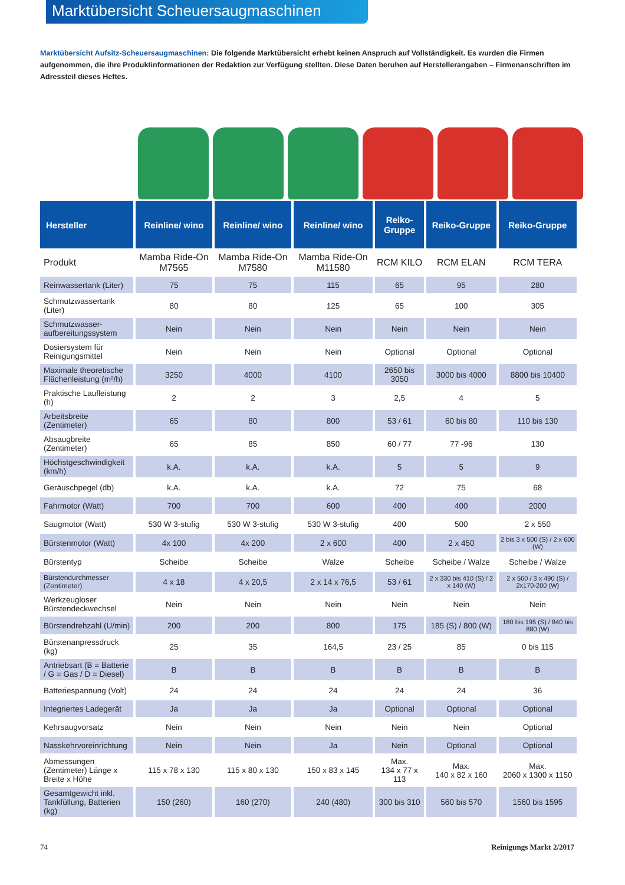Marktübersicht Scheuersaugmaschinen
Marktübersicht Aufsitz-Scheuersaugmaschinen: Die folgende Marktübersicht erhebt keinen Anspruch auf Vollständigkeit. Es wurden die Firmen aufgenommen, die ihre Produktinformationen der Redaktion zur Verfügung stellten. Diese Daten beruhen auf Herstellerangaben – Firmenanschriften im Adressteil dieses Heftes.
| Hersteller | Reinline/ wino | Reinline/ wino | Reinline/ wino | Reiko-Gruppe | Reiko-Gruppe | Reiko-Gruppe |
| --- | --- | --- | --- | --- | --- | --- |
| Produkt | Mamba Ride-On M7565 | Mamba Ride-On M7580 | Mamba Ride-On M11580 | RCM KILO | RCM ELAN | RCM TERA |
| Reinwassertank (Liter) | 75 | 75 | 115 | 65 | 95 | 280 |
| Schmutzwassertank (Liter) | 80 | 80 | 125 | 65 | 100 | 305 |
| Schmutzwasser-aufbereitungssystem | Nein | Nein | Nein | Nein | Nein | Nein |
| Dosiersystem für Reinigungsmittel | Nein | Nein | Nein | Optional | Optional | Optional |
| Maximale theoretische Flächenleistung (m²/h) | 3250 | 4000 | 4100 | 2650 bis 3050 | 3000 bis 4000 | 8800 bis 10400 |
| Praktische Laufleistung (h) | 2 | 2 | 3 | 2,5 | 4 | 5 |
| Arbeitsbreite (Zentimeter) | 65 | 80 | 800 | 53 / 61 | 60 bis 80 | 110 bis 130 |
| Absaugbreite (Zentimeter) | 65 | 85 | 850 | 60 / 77 | 77 -96 | 130 |
| Höchstgeschwindigkeit (km/h) | k.A. | k.A. | k.A. | 5 | 5 | 9 |
| Geräuschpegel (db) | k.A. | k.A. | k.A. | 72 | 75 | 68 |
| Fahrmotor (Watt) | 700 | 700 | 600 | 400 | 400 | 2000 |
| Saugmotor (Watt) | 530 W 3-stufig | 530 W 3-stufig | 530 W 3-stufig | 400 | 500 | 2 x 550 |
| Bürstenmotor (Watt) | 4x 100 | 4x 200 | 2 x 600 | 400 | 2 x 450 | 2 bis 3 x 500 (S) / 2 x 600 (W) |
| Bürstentyp | Scheibe | Scheibe | Walze | Scheibe | Scheibe / Walze | Scheibe / Walze |
| Bürstendurchmesser (Zentimeter) | 4 x 18 | 4 x 20,5 | 2 x 14 x 76,5 | 53 / 61 | 2 x 330 bis 410 (S) / 2 x 140 (W) | 2 x 560 / 3 x 490 (S) / 2x170-200 (W) |
| Werkzeugloser Bürstendeckwechsel | Nein | Nein | Nein | Nein | Nein | Nein |
| Bürstendrehzahl (U/min) | 200 | 200 | 800 | 175 | 185 (S) / 800 (W) | 180 bis 195 (S) / 840 bis 880 (W) |
| Bürstenanpressdruck (kg) | 25 | 35 | 164,5 | 23 / 25 | 85 | 0 bis 115 |
| Antriebsart (B = Batterie / G = Gas / D = Diesel) | B | B | B | B | B | B |
| Batteriespannung (Volt) | 24 | 24 | 24 | 24 | 24 | 36 |
| Integriertes Ladegerät | Ja | Ja | Ja | Optional | Optional | Optional |
| Kehrsaugvorsatz | Nein | Nein | Nein | Nein | Nein | Optional |
| Nasskehrvoreinrichtung | Nein | Nein | Ja | Nein | Optional | Optional |
| Abmessungen (Zentimeter) Länge x Breite x Höhe | 115 x 78 x 130 | 115 x 80 x 130 | 150 x 83 x 145 | Max. 134 x 77 x 113 | Max. 140 x 82 x 160 | Max. 2060 x 1300 x 1150 |
| Gesamtgewicht inkl. Tankfüllung, Batterien (kg) | 150 (260) | 160 (270) | 240 (480) | 300 bis 310 | 560 bis 570 | 1560 bis 1595 |
74 Reinigungs Markt 2/2017